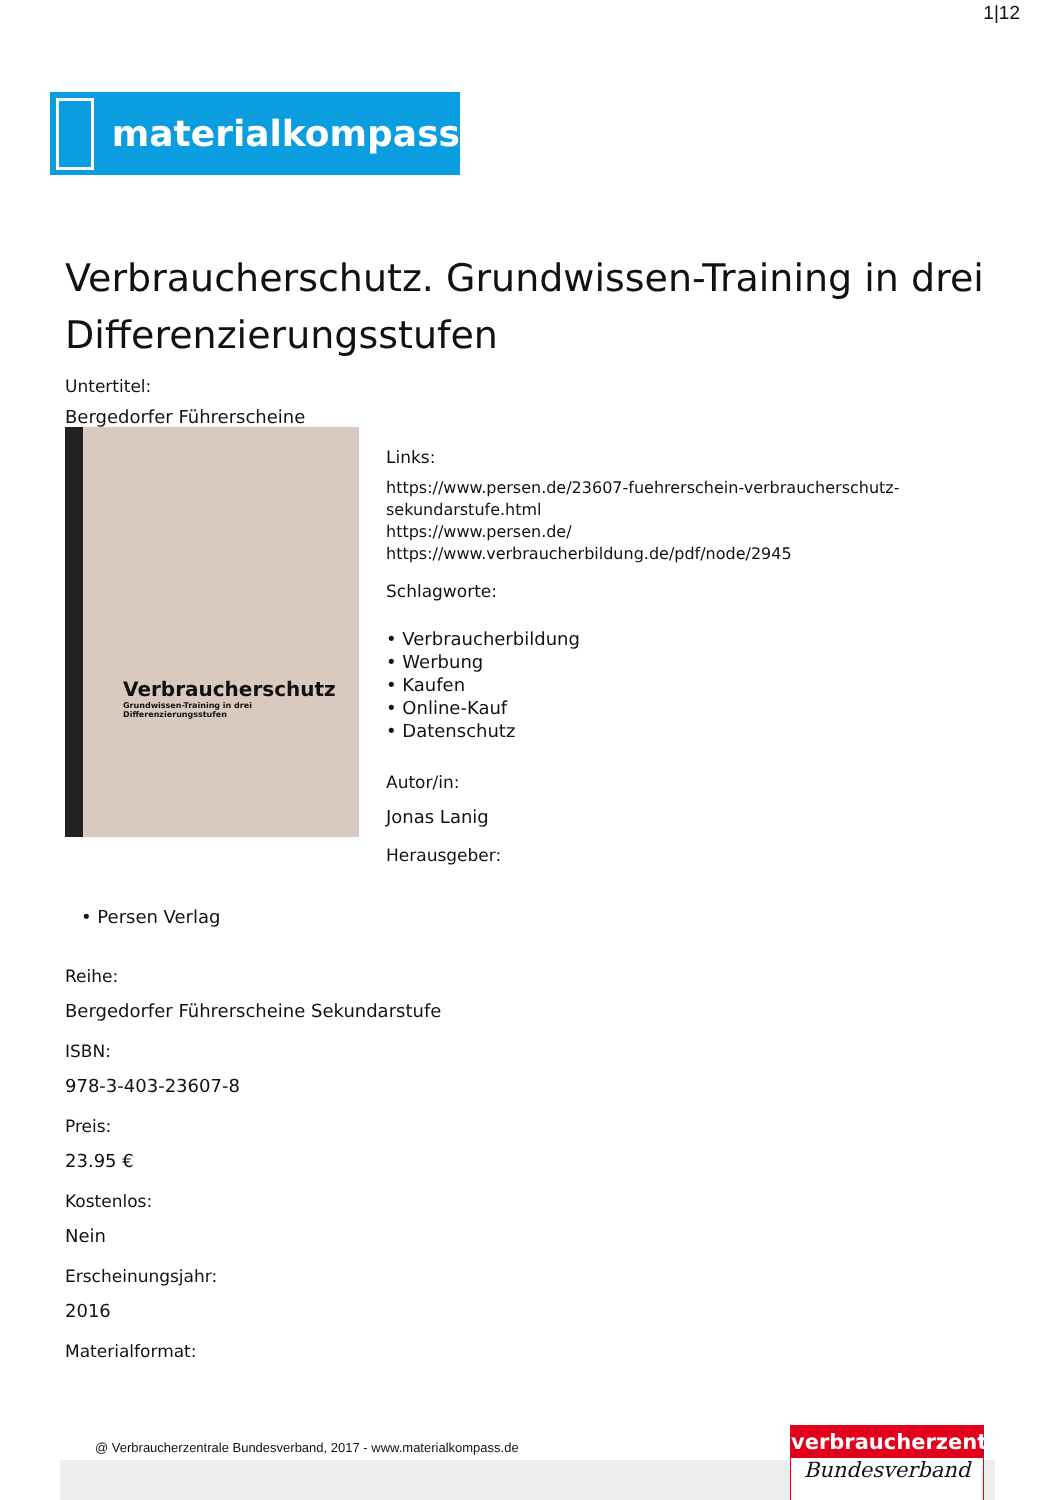1|12
materialkompass
Verbraucherschutz. Grundwissen-Training in drei Differenzierungsstufen
Untertitel:
Bergedorfer Führerscheine
Verbraucherschutz
Grundwissen-Training in drei Differenzierungsstufen
Links:
https://www.persen.de/23607-fuehrerschein-verbraucherschutz-sekundarstufe.html
https://www.persen.de/
https://www.verbraucherbildung.de/pdf/node/2945
Schlagworte:
• Verbraucherbildung
• Werbung
• Kaufen
• Online-Kauf
• Datenschutz
Autor/in:
Jonas Lanig
Herausgeber:
• Persen Verlag
Reihe:
Bergedorfer Führerscheine Sekundarstufe
ISBN:
978-3-403-23607-8
Preis:
23.95 €
Kostenlos:
Nein
Erscheinungsjahr:
2016
Materialformat:
@ Verbraucherzentrale Bundesverband, 2017 - www.materialkompass.de
verbraucherzentrale
Bundesverband